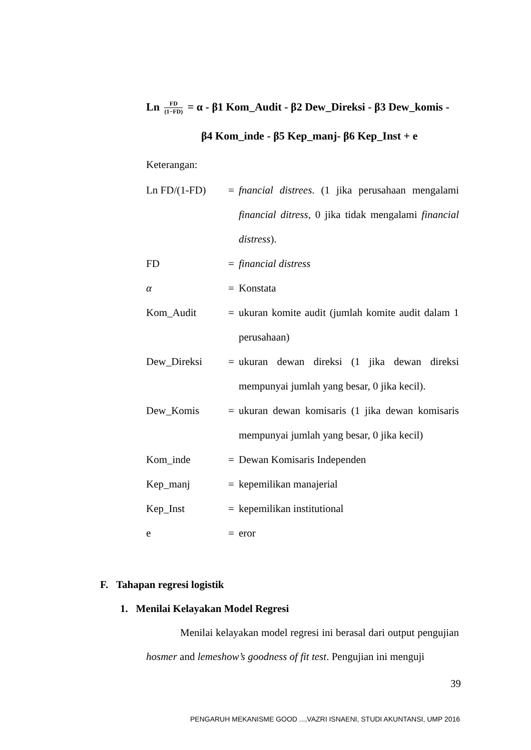Ln FD (1−FD) = α - β1 Kom_Audit - β2 Dew_Direksi - β3 Dew_komis -
β4 Kom_inde - β5 Kep_manj- β6 Kep_Inst + e
Keterangan:
| Ln FD/(1-FD) | = | fnancial distrees . (1 jika perusahaan mengalami financial ditress , 0 jika tidak mengalami financial distress ). |
| FD | = | financial distress |
| α | = | Konstata |
| Kom_Audit | = | ukuran komite audit (jumlah komite audit dalam 1 perusahaan) |
| Dew_Direksi | = | ukuran dewan direksi (1 jika dewan direksi mempunyai jumlah yang besar, 0 jika kecil). |
| Dew_Komis | = | ukuran dewan komisaris (1 jika dewan komisaris mempunyai jumlah yang besar, 0 jika kecil) |
| Kom_inde | = | Dewan Komisaris Independen |
| Kep_manj | = | kepemilikan manajerial |
| Kep_Inst | = | kepemilikan institutional |
| e | = | eror |
F. Tahapan regresi logistik
1. Menilai Kelayakan Model Regresi
Menilai kelayakan model regresi ini berasal dari output pengujian hosmer and lemeshow’s goodness of fit test. Pengujian ini menguji
39
PENGARUH MEKANISME GOOD ...,VAZRI ISNAENI, STUDI AKUNTANSI, UMP 2016